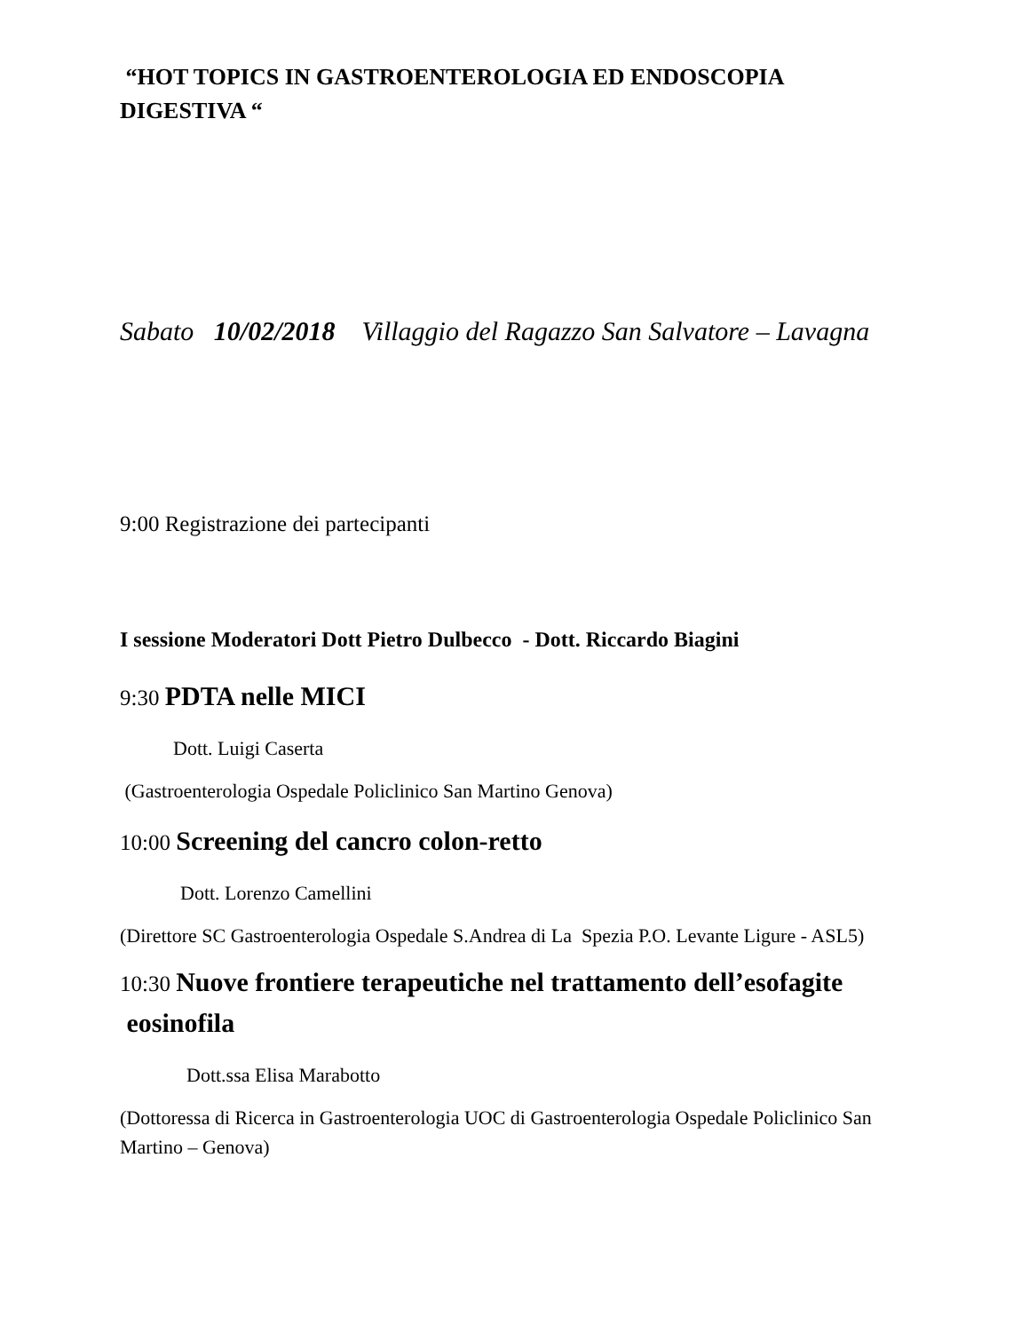“HOT TOPICS IN GASTROENTEROLOGIA ED ENDOSCOPIA DIGESTIVA “
Sabato 10/02/2018 Villaggio del Ragazzo San Salvatore – Lavagna
9:00 Registrazione dei partecipanti
I sessione Moderatori Dott Pietro Dulbecco - Dott. Riccardo Biagini
9:30 PDTA nelle MICI
Dott. Luigi Caserta
(Gastroenterologia Ospedale Policlinico San Martino Genova)
10:00 Screening del cancro colon-retto
Dott. Lorenzo Camellini
(Direttore SC Gastroenterologia Ospedale S.Andrea di La Spezia P.O. Levante Ligure - ASL5)
10:30 Nuove frontiere terapeutiche nel trattamento dell’esofagite eosinofila
Dott.ssa Elisa Marabotto
(Dottoressa di Ricerca in Gastroenterologia UOC di Gastroenterologia Ospedale Policlinico San Martino – Genova)